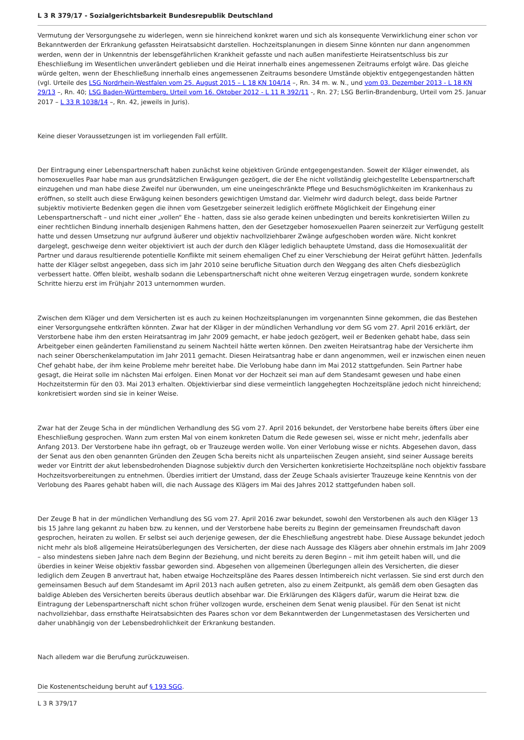L 3 R 379/17 - Sozialgerichtsbarkeit Bundesrepublik Deutschland
Vermutung der Versorgungsehe zu widerlegen, wenn sie hinreichend konkret waren und sich als konsequente Verwirklichung einer schon vor Bekanntwerden der Erkrankung gefassten Heiratsabsicht darstellen. Hochzeitsplanungen in diesem Sinne könnten nur dann angenommen werden, wenn der in Unkenntnis der lebensgefährlichen Krankheit gefasste und nach außen manifestierte Heiratsentschluss bis zur Eheschließung im Wesentlichen unverändert geblieben und die Heirat innerhalb eines angemessenen Zeitraums erfolgt wäre. Das gleiche würde gelten, wenn der Eheschließung innerhalb eines angemessenen Zeitraums besondere Umstände objektiv entgegengestanden hätten (vgl. Urteile des LSG Nordrhein-Westfalen vom 25. August 2015 – L 18 KN 104/14 –, Rn. 34 m. w. N., und vom 03. Dezember 2013 - L 18 KN 29/13 –, Rn. 40; LSG Baden-Württemberg, Urteil vom 16. Oktober 2012 - L 11 R 392/11 -, Rn. 27; LSG Berlin-Brandenburg, Urteil vom 25. Januar 2017 – L 33 R 1038/14 –, Rn. 42, jeweils in Juris).
Keine dieser Voraussetzungen ist im vorliegenden Fall erfüllt.
Der Eintragung einer Lebenspartnerschaft haben zunächst keine objektiven Gründe entgegengestanden. Soweit der Kläger einwendet, als homosexuelles Paar habe man aus grundsätzlichen Erwägungen gezögert, die der Ehe nicht vollständig gleichgestellte Lebenspartnerschaft einzugehen und man habe diese Zweifel nur überwunden, um eine uneingeschränkte Pflege und Besuchsmöglichkeiten im Krankenhaus zu eröffnen, so stellt auch diese Erwägung keinen besonders gewichtigen Umstand dar. Vielmehr wird dadurch belegt, dass beide Partner subjektiv motivierte Bedenken gegen die ihnen vom Gesetzgeber seinerzeit lediglich eröffnete Möglichkeit der Eingehung einer Lebenspartnerschaft – und nicht einer „vollen“ Ehe - hatten, dass sie also gerade keinen unbedingten und bereits konkretisierten Willen zu einer rechtlichen Bindung innerhalb desjenigen Rahmens hatten, den der Gesetzgeber homosexuellen Paaren seinerzeit zur Verfügung gestellt hatte und dessen Umsetzung nur aufgrund äußerer und objektiv nachvollziehbarer Zwänge aufgeschoben worden wäre. Nicht konkret dargelegt, geschweige denn weiter objektiviert ist auch der durch den Kläger lediglich behauptete Umstand, dass die Homosexualität der Partner und daraus resultierende potentielle Konflikte mit seinem ehemaligen Chef zu einer Verschiebung der Heirat geführt hätten. Jedenfalls hatte der Kläger selbst angegeben, dass sich im Jahr 2010 seine berufliche Situation durch den Weggang des alten Chefs diesbezüglich verbessert hatte. Offen bleibt, weshalb sodann die Lebenspartnerschaft nicht ohne weiteren Verzug eingetragen wurde, sondern konkrete Schritte hierzu erst im Frühjahr 2013 unternommen wurden.
Zwischen dem Kläger und dem Versicherten ist es auch zu keinen Hochzeitsplanungen im vorgenannten Sinne gekommen, die das Bestehen einer Versorgungsehe entkräften könnten. Zwar hat der Kläger in der mündlichen Verhandlung vor dem SG vom 27. April 2016 erklärt, der Verstorbene habe ihm den ersten Heiratsantrag im Jahr 2009 gemacht, er habe jedoch gezögert, weil er Bedenken gehabt habe, dass sein Arbeitgeber einen geänderten Familienstand zu seinem Nachteil hätte werten können. Den zweiten Heiratsantrag habe der Versicherte ihm nach seiner Oberschenkelamputation im Jahr 2011 gemacht. Diesen Heiratsantrag habe er dann angenommen, weil er inzwischen einen neuen Chef gehabt habe, der ihm keine Probleme mehr bereitet habe. Die Verlobung habe dann im Mai 2012 stattgefunden. Sein Partner habe gesagt, die Heirat solle im nächsten Mai erfolgen. Einen Monat vor der Hochzeit sei man auf dem Standesamt gewesen und habe einen Hochzeitstermin für den 03. Mai 2013 erhalten. Objektivierbar sind diese vermeintlich langgehegten Hochzeitspläne jedoch nicht hinreichend; konkretisiert worden sind sie in keiner Weise.
Zwar hat der Zeuge Scha in der mündlichen Verhandlung des SG vom 27. April 2016 bekundet, der Verstorbene habe bereits öfters über eine Eheschließung gesprochen. Wann zum ersten Mal von einem konkreten Datum die Rede gewesen sei, wisse er nicht mehr, jedenfalls aber Anfang 2013. Der Verstorbene habe ihn gefragt, ob er Trauzeuge werden wolle. Von einer Verlobung wisse er nichts. Abgesehen davon, dass der Senat aus den oben genannten Gründen den Zeugen Scha bereits nicht als unparteiischen Zeugen ansieht, sind seiner Aussage bereits weder vor Eintritt der akut lebensbedrohenden Diagnose subjektiv durch den Versicherten konkretisierte Hochzeitspläne noch objektiv fassbare Hochzeitsvorbereitungen zu entnehmen. Überdies irritiert der Umstand, dass der Zeuge Schaals avisierter Trauzeuge keine Kenntnis von der Verlobung des Paares gehabt haben will, die nach Aussage des Klägers im Mai des Jahres 2012 stattgefunden haben soll.
Der Zeuge B hat in der mündlichen Verhandlung des SG vom 27. April 2016 zwar bekundet, sowohl den Verstorbenen als auch den Kläger 13 bis 15 Jahre lang gekannt zu haben bzw. zu kennen, und der Verstorbene habe bereits zu Beginn der gemeinsamen Freundschaft davon gesprochen, heiraten zu wollen. Er selbst sei auch derjenige gewesen, der die Eheschließung angestrebt habe. Diese Aussage bekundet jedoch nicht mehr als bloß allgemeine Heiratsüberlegungen des Versicherten, der diese nach Aussage des Klägers aber ohnehin erstmals im Jahr 2009 – also mindestens sieben Jahre nach dem Beginn der Beziehung, und nicht bereits zu deren Beginn – mit ihm geteilt haben will, und die überdies in keiner Weise objektiv fassbar geworden sind. Abgesehen von allgemeinen Überlegungen allein des Versicherten, die dieser lediglich dem Zeugen B anvertraut hat, haben etwaige Hochzeitspläne des Paares dessen Intimbereich nicht verlassen. Sie sind erst durch den gemeinsamen Besuch auf dem Standesamt im April 2013 nach außen getreten, also zu einem Zeitpunkt, als gemäß dem oben Gesagten das baldige Ableben des Versicherten bereits überaus deutlich absehbar war. Die Erklärungen des Klägers dafür, warum die Heirat bzw. die Eintragung der Lebenspartnerschaft nicht schon früher vollzogen wurde, erscheinen dem Senat wenig plausibel. Für den Senat ist nicht nachvollziehbar, dass ernsthafte Heiratsabsichten des Paares schon vor dem Bekanntwerden der Lungenmetastasen des Versicherten und daher unabhängig von der Lebensbedrohlichkeit der Erkrankung bestanden.
Nach alledem war die Berufung zurückzuweisen.
Die Kostenentscheidung beruht auf § 193 SGG.
L 3 R 379/17